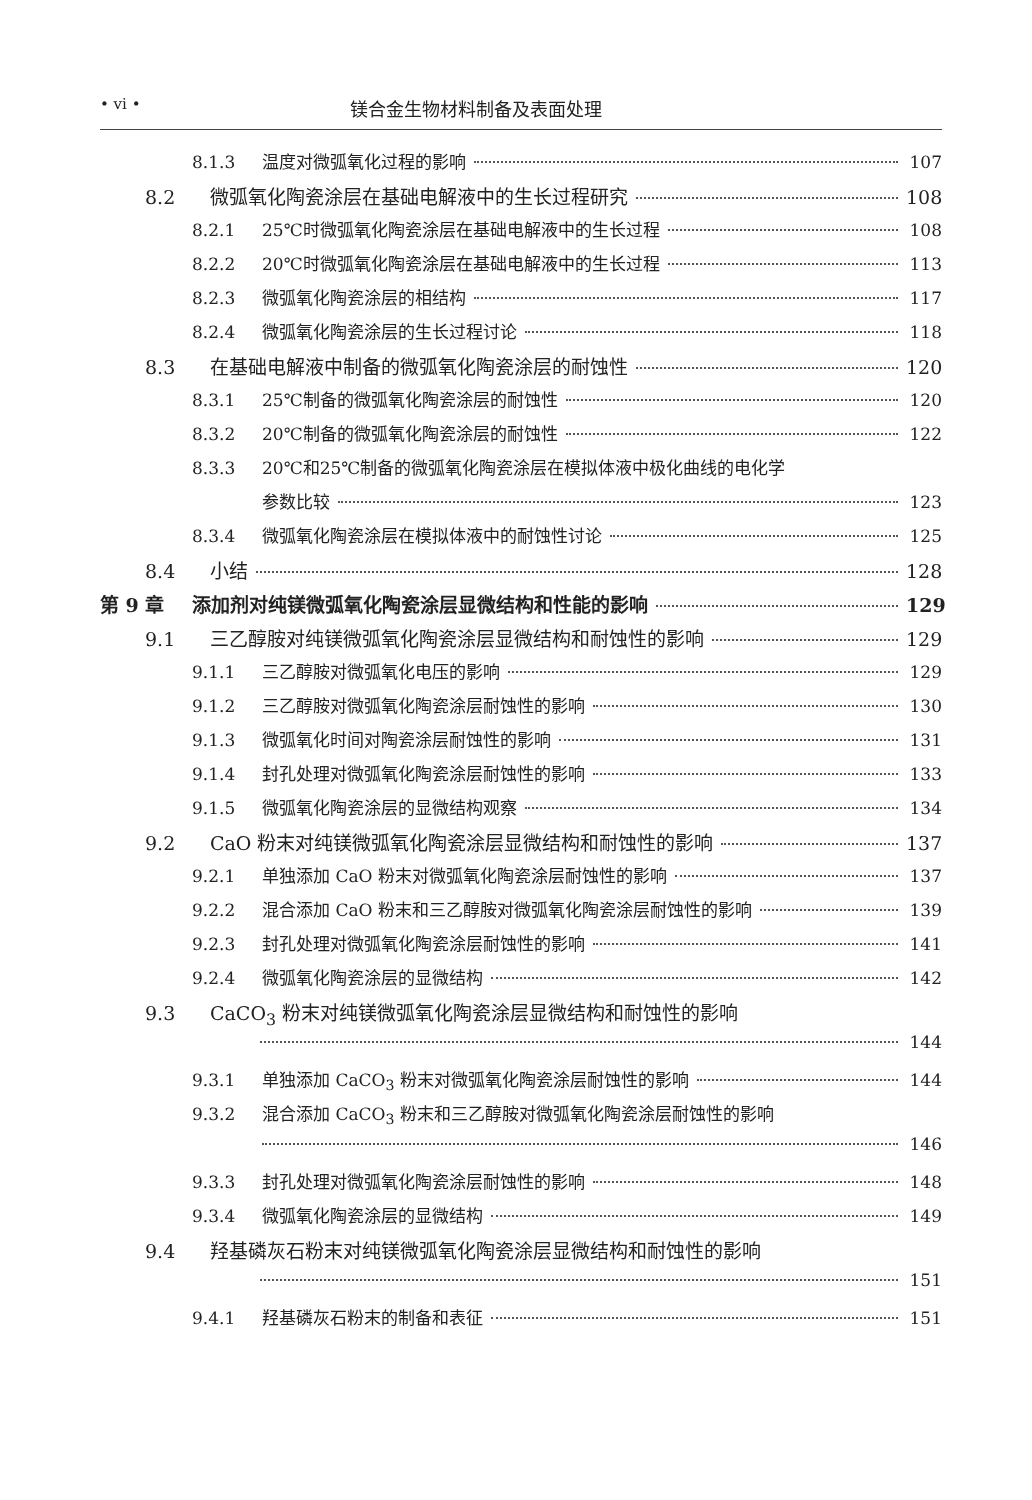• vi • 镁合金生物材料制备及表面处理
8.1.3 温度对微弧氧化过程的影响 107
8.2 微弧氧化陶瓷涂层在基础电解液中的生长过程研究 108
8.2.1 25℃时微弧氧化陶瓷涂层在基础电解液中的生长过程 108
8.2.2 20℃时微弧氧化陶瓷涂层在基础电解液中的生长过程 113
8.2.3 微弧氧化陶瓷涂层的相结构 117
8.2.4 微弧氧化陶瓷涂层的生长过程讨论 118
8.3 在基础电解液中制备的微弧氧化陶瓷涂层的耐蚀性 120
8.3.1 25℃制备的微弧氧化陶瓷涂层的耐蚀性 120
8.3.2 20℃制备的微弧氧化陶瓷涂层的耐蚀性 122
8.3.3 20℃和25℃制备的微弧氧化陶瓷涂层在模拟体液中极化曲线的电化学
参数比较 123
8.3.4 微弧氧化陶瓷涂层在模拟体液中的耐蚀性讨论 125
8.4 小结 128
第 9 章 添加剂对纯镁微弧氧化陶瓷涂层显微结构和性能的影响 129
9.1 三乙醇胺对纯镁微弧氧化陶瓷涂层显微结构和耐蚀性的影响 129
9.1.1 三乙醇胺对微弧氧化电压的影响 129
9.1.2 三乙醇胺对微弧氧化陶瓷涂层耐蚀性的影响 130
9.1.3 微弧氧化时间对陶瓷涂层耐蚀性的影响 131
9.1.4 封孔处理对微弧氧化陶瓷涂层耐蚀性的影响 133
9.1.5 微弧氧化陶瓷涂层的显微结构观察 134
9.2 CaO 粉末对纯镁微弧氧化陶瓷涂层显微结构和耐蚀性的影响 137
9.2.1 单独添加 CaO 粉末对微弧氧化陶瓷涂层耐蚀性的影响 137
9.2.2 混合添加 CaO 粉末和三乙醇胺对微弧氧化陶瓷涂层耐蚀性的影响 139
9.2.3 封孔处理对微弧氧化陶瓷涂层耐蚀性的影响 141
9.2.4 微弧氧化陶瓷涂层的显微结构 142
9.3 CaCO<sub>3</sub> 粉末对纯镁微弧氧化陶瓷涂层显微结构和耐蚀性的影响
144
9.3.1 单独添加 CaCO<sub>3</sub> 粉末对微弧氧化陶瓷涂层耐蚀性的影响 144
9.3.2 混合添加 CaCO<sub>3</sub> 粉末和三乙醇胺对微弧氧化陶瓷涂层耐蚀性的影响
146
9.3.3 封孔处理对微弧氧化陶瓷涂层耐蚀性的影响 148
9.3.4 微弧氧化陶瓷涂层的显微结构 149
9.4 羟基磷灰石粉末对纯镁微弧氧化陶瓷涂层显微结构和耐蚀性的影响
151
9.4.1 羟基磷灰石粉末的制备和表征 151